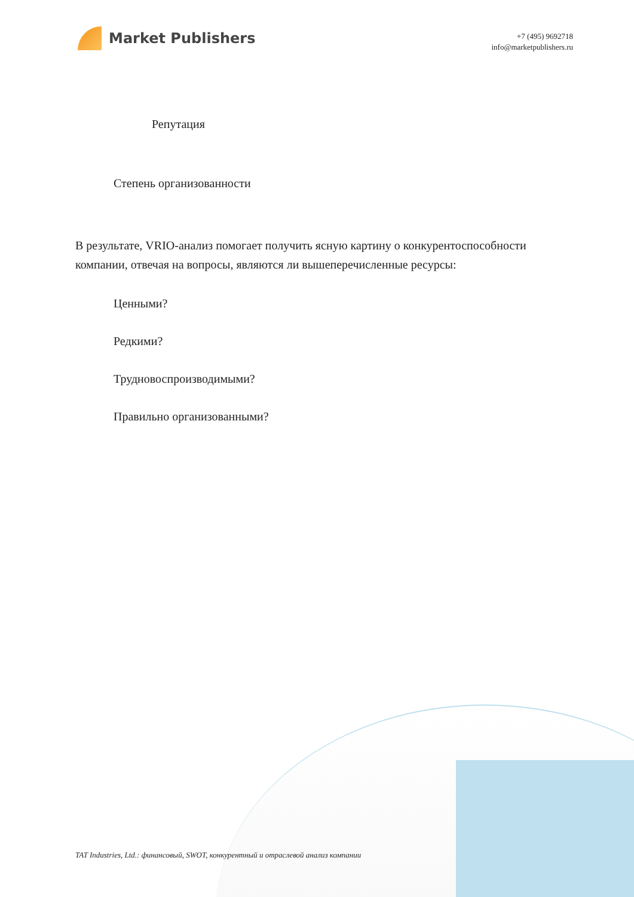Market Publishers
+7 (495) 9692718
info@marketpublishers.ru
Репутация
Степень организованности
В результате, VRIO-анализ помогает получить ясную картину о конкурентоспособности компании, отвечая на вопросы, являются ли вышеперечисленные ресурсы:
Ценными?
Редкими?
Трудновоспроизводимыми?
Правильно организованными?
TAT Industries, Ltd.: финансовый, SWOT, конкурентный и отраслевой анализ компании